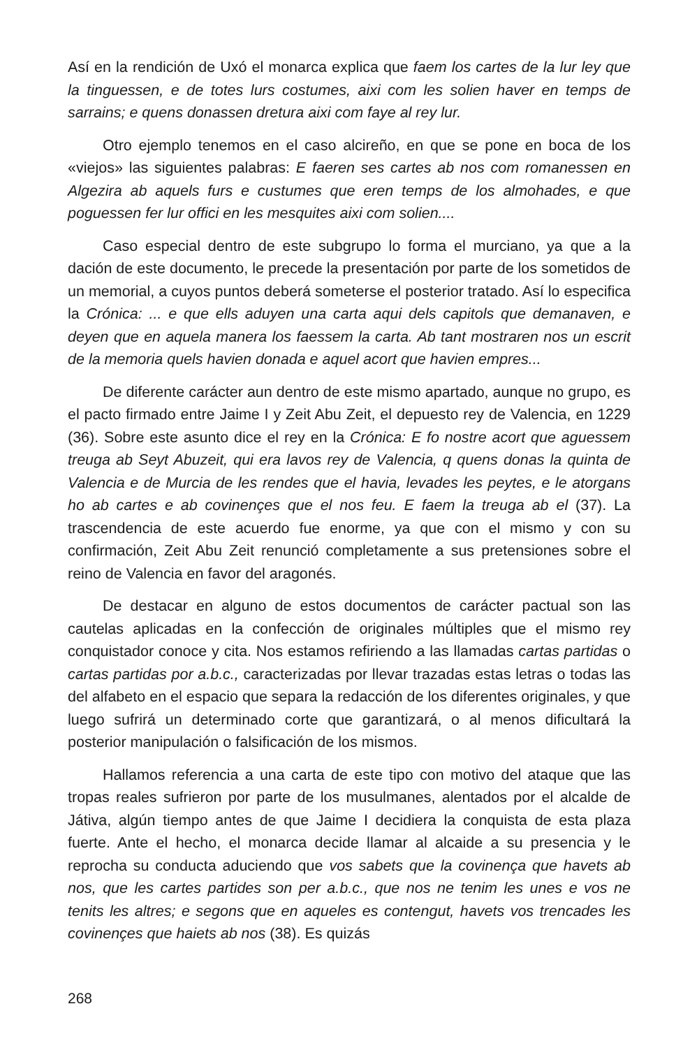Así en la rendición de Uxó el monarca explica que faem los cartes de la lur ley que la tinguessen, e de totes lurs costumes, aixi com les solien haver en temps de sarrains; e quens donassen dretura aixi com faye al rey lur.
Otro ejemplo tenemos en el caso alcireño, en que se pone en boca de los «viejos» las siguientes palabras: E faeren ses cartes ab nos com romanessen en Algezira ab aquels furs e custumes que eren temps de los almohades, e que poguessen fer lur offici en les mesquites aixi com solien....
Caso especial dentro de este subgrupo lo forma el murciano, ya que a la dación de este documento, le precede la presentación por parte de los sometidos de un memorial, a cuyos puntos deberá someterse el posterior tratado. Así lo especifica la Crónica: ... e que ells aduyen una carta aqui dels capitols que demanaven, e deyen que en aquela manera los faessem la carta. Ab tant mostraren nos un escrit de la memoria quels havien donada e aquel acort que havien empres...
De diferente carácter aun dentro de este mismo apartado, aunque no grupo, es el pacto firmado entre Jaime I y Zeit Abu Zeit, el depuesto rey de Valencia, en 1229 (36). Sobre este asunto dice el rey en la Crónica: E fo nostre acort que aguessem treuga ab Seyt Abuzeit, qui era lavos rey de Valencia, q quens donas la quinta de Valencia e de Murcia de les rendes que el havia, levades les peytes, e le atorgans ho ab cartes e ab covinençes que el nos feu. E faem la treuga ab el (37). La trascendencia de este acuerdo fue enorme, ya que con el mismo y con su confirmación, Zeit Abu Zeit renunció completamente a sus pretensiones sobre el reino de Valencia en favor del aragonés.
De destacar en alguno de estos documentos de carácter pactual son las cautelas aplicadas en la confección de originales múltiples que el mismo rey conquistador conoce y cita. Nos estamos refiriendo a las llamadas cartas partidas o cartas partidas por a.b.c., caracterizadas por llevar trazadas estas letras o todas las del alfabeto en el espacio que separa la redacción de los diferentes originales, y que luego sufrirá un determinado corte que garantizará, o al menos dificultará la posterior manipulación o falsificación de los mismos.
Hallamos referencia a una carta de este tipo con motivo del ataque que las tropas reales sufrieron por parte de los musulmanes, alentados por el alcalde de Játiva, algún tiempo antes de que Jaime I decidiera la conquista de esta plaza fuerte. Ante el hecho, el monarca decide llamar al alcaide a su presencia y le reprocha su conducta aduciendo que vos sabets que la covinença que havets ab nos, que les cartes partides son per a.b.c., que nos ne tenim les unes e vos ne tenits les altres; e segons que en aqueles es contengut, havets vos trencades les covinençes que haiets ab nos (38). Es quizás
268